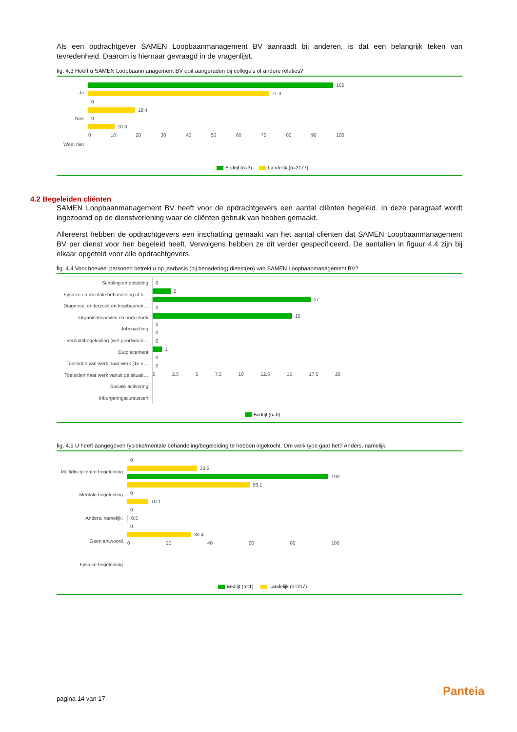Als een opdrachtgever SAMEN Loopbaanmanagement BV aanraadt bij anderen, is dat een belangrijk teken van tevredenheid. Daarom is hiernaar gevraagd in de vragenlijst.
fig. 4.3 Heeft u SAMEN Loopbaanmanagement BV ooit aangeraden bij collega's of andere relaties?
Ja
Nee
Weet niet
100
71.3
0
18.4
0
10.3
0 10 20 30 40 50 60 70 80 90 100
Bedrijf (n=3) Landelijk (n=2177)
4.2 Begeleiden cliënten
SAMEN Loopbaanmanagement BV heeft voor de opdrachtgevers een aantal cliënten begeleid. In deze paragraaf wordt ingezoomd op de dienstverlening waar de cliënten gebruik van hebben gemaakt.
Allereerst hebben de opdrachtgevers een inschatting gemaakt van het aantal cliënten dat SAMEN Loopbaanmanagement BV per dienst voor hen begeleid heeft. Vervolgens hebben ze dit verder gespecificeerd. De aantallen in figuur 4.4 zijn bij elkaar opgeteld voor alle opdrachtgevers.
fig. 4.4 Voor hoeveel personen betrekt u op jaarbasis (bij benadering) dienst(en) van SAMEN Loopbaanmanagement BV?
Scholing en opleiding
Fysieke en mentale behandeling of b…
Diagnose, onderzoek en loopbaanori…
Organisatieadvies en onderzoek
Jobcoaching
Verzuimbegeleiding (wet poortwach…
Outplacement
Toeleiden van werk naar werk (1e e…
Toeleiden naar werk vanuit de situati…
Sociale activering
Inburgeringscursussen
0
2
17
0
15
0
0
0
1
0
0
0 2,5 5 7,5 10 12,5 15 17,5 20
Bedrijf (n=0)
fig. 4.5 U heeft aangegeven fysieke/mentale behandeling/begeleiding te hebben ingekocht. Om welk type gaat het? Anders, namelijk:
Multidisciplinaire begeleiding
Mentale begeleiding
Anders, namelijk:
Geen antwoord
Fysieke begeleiding
0
33.2
100
58.1
0
10.1
0
0.5
0
30.4
0 20 40 60 80 100
Bedrijf (n=1) Landelijk (n=217)
pagina 14 van 17
Panteia